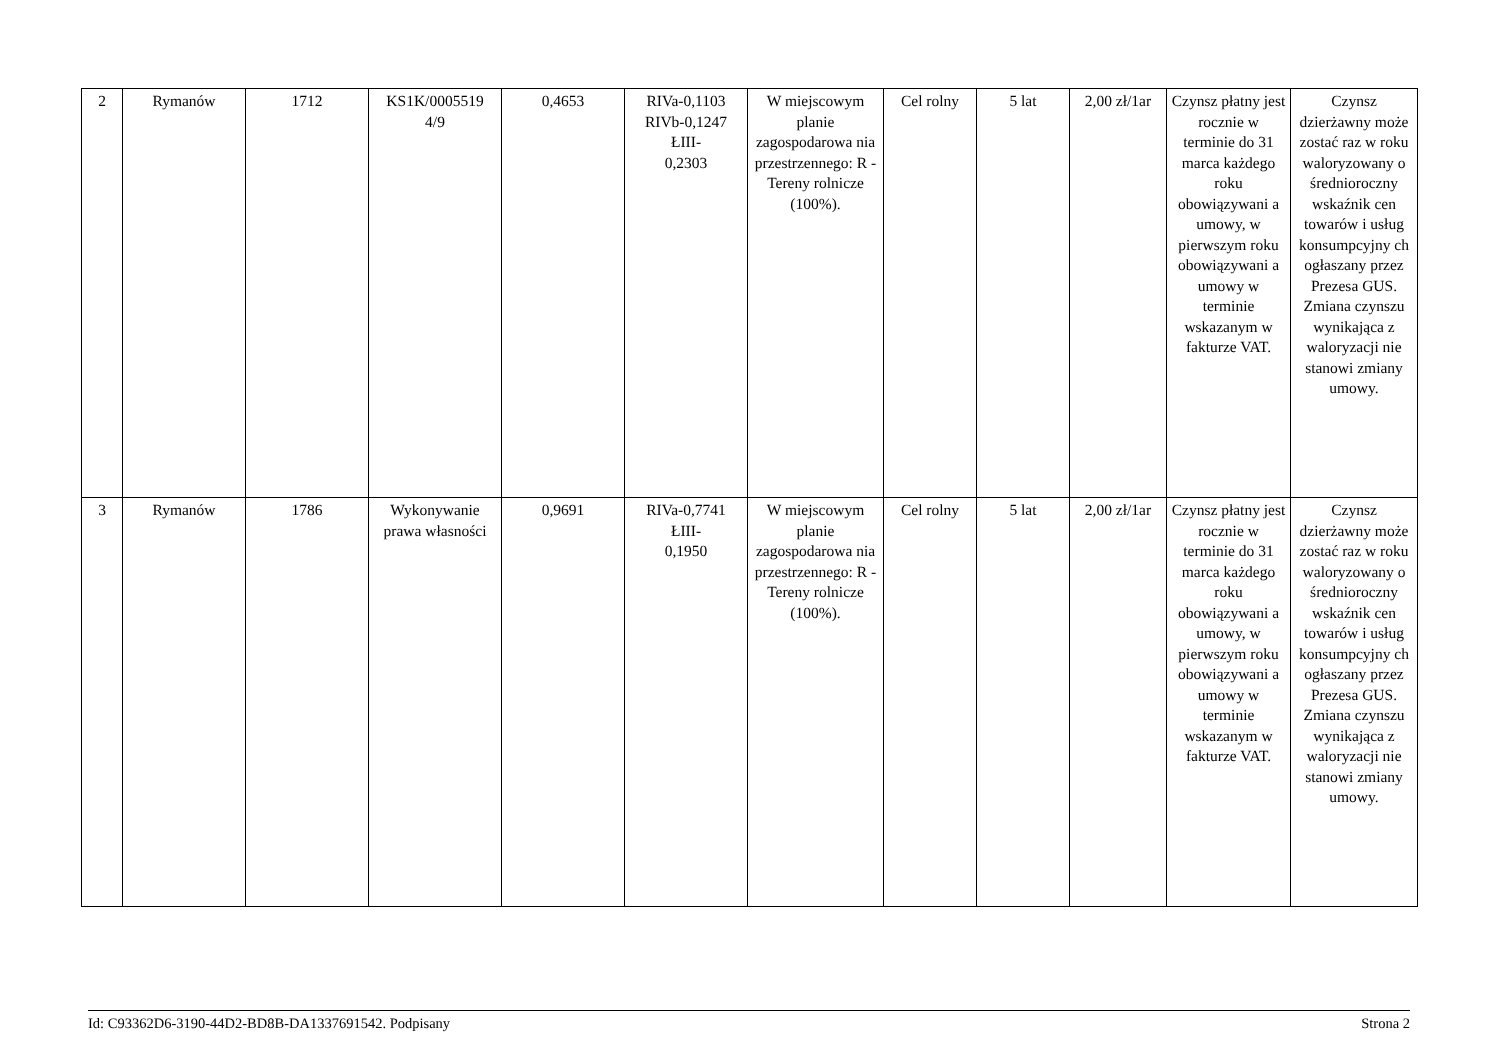| 2 | Rymanów | 1712 | KS1K/0005519 4/9 | 0,4653 | RIVa-0,1103 RIVb-0,1247 ŁIII- 0,2303 | W miejscowym planie zagospodarowa nia przestrzennego: R - Tereny rolnicze (100%). | Cel rolny | 5 lat | 2,00 zł/1ar | Czynsz płatny jest rocznie w terminie do 31 marca każdego roku obowiązywani a umowy, w pierwszym roku obowiązywani a umowy w terminie wskazanym w fakturze VAT. | Czynsz dzierżawny może zostać raz w roku waloryzowany o średnioroczny wskaźnik cen towarów i usług konsumpcyjny ch ogłaszany przez Prezesa GUS. Zmiana czynszu wynikająca z waloryzacji nie stanowi zmiany umowy. |
| 3 | Rymanów | 1786 | Wykonywanie prawa własności | 0,9691 | RIVa-0,7741 ŁIII- 0,1950 | W miejscowym planie zagospodarowa nia przestrzennego: R - Tereny rolnicze (100%). | Cel rolny | 5 lat | 2,00 zł/1ar | Czynsz płatny jest rocznie w terminie do 31 marca każdego roku obowiązywani a umowy, w pierwszym roku obowiązywani a umowy w terminie wskazanym w fakturze VAT. | Czynsz dzierżawny może zostać raz w roku waloryzowany o średnioroczny wskaźnik cen towarów i usług konsumpcyjny ch ogłaszany przez Prezesa GUS. Zmiana czynszu wynikająca z waloryzacji nie stanowi zmiany umowy. |
Id: C93362D6-3190-44D2-BD8B-DA1337691542. Podpisany Strona 2